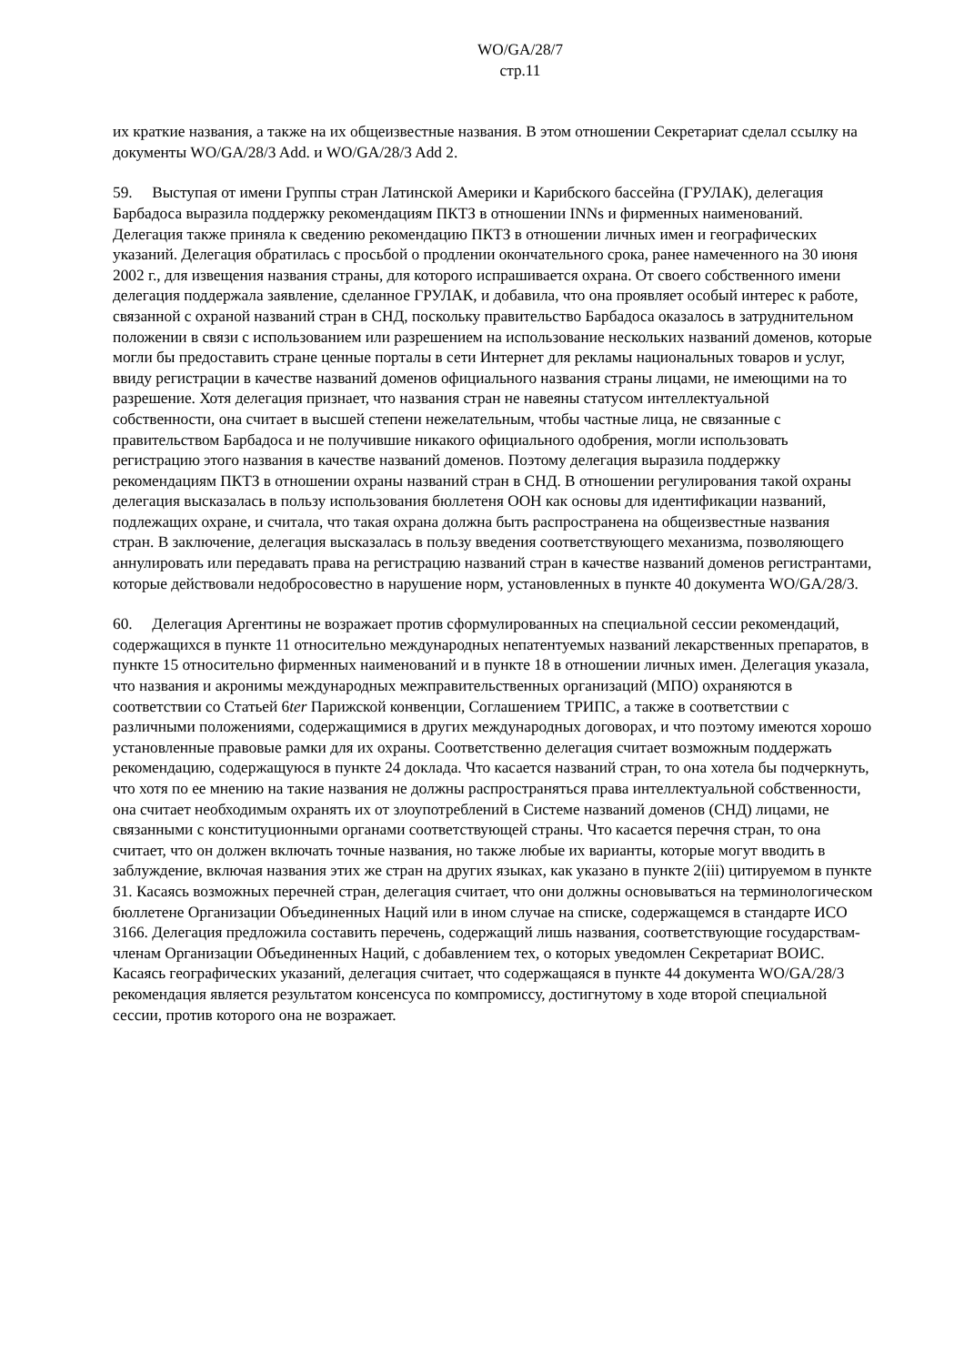WO/GA/28/7
стр.11
их краткие названия, а также на их общеизвестные названия. В этом отношении Секретариат сделал ссылку на документы WO/GA/28/3 Add. и WO/GA/28/3 Add 2.
59. Выступая от имени Группы стран Латинской Америки и Карибского бассейна (ГРУЛАК), делегация Барбадоса выразила поддержку рекомендациям ПКТЗ в отношении INNs и фирменных наименований. Делегация также приняла к сведению рекомендацию ПКТЗ в отношении личных имен и географических указаний. Делегация обратилась с просьбой о продлении окончательного срока, ранее намеченного на 30 июня 2002 г., для извещения названия страны, для которого испрашивается охрана. От своего собственного имени делегация поддержала заявление, сделанное ГРУЛАК, и добавила, что она проявляет особый интерес к работе, связанной с охраной названий стран в СНД, поскольку правительство Барбадоса оказалось в затруднительном положении в связи с использованием или разрешением на использование нескольких названий доменов, которые могли бы предоставить стране ценные порталы в сети Интернет для рекламы национальных товаров и услуг, ввиду регистрации в качестве названий доменов официального названия страны лицами, не имеющими на то разрешение. Хотя делегация признает, что названия стран не навеяны статусом интеллектуальной собственности, она считает в высшей степени нежелательным, чтобы частные лица, не связанные с правительством Барбадоса и не получившие никакого официального одобрения, могли использовать регистрацию этого названия в качестве названий доменов. Поэтому делегация выразила поддержку рекомендациям ПКТЗ в отношении охраны названий стран в СНД. В отношении регулирования такой охраны делегация высказалась в пользу использования бюллетеня ООН как основы для идентификации названий, подлежащих охране, и считала, что такая охрана должна быть распространена на общеизвестные названия стран. В заключение, делегация высказалась в пользу введения соответствующего механизма, позволяющего аннулировать или передавать права на регистрацию названий стран в качестве названий доменов регистрантами, которые действовали недобросовестно в нарушение норм, установленных в пункте 40 документа WO/GA/28/3.
60. Делегация Аргентины не возражает против сформулированных на специальной сессии рекомендаций, содержащихся в пункте 11 относительно международных непатентуемых названий лекарственных препаратов, в пункте 15 относительно фирменных наименований и в пункте 18 в отношении личных имен. Делегация указала, что названия и акронимы международных межправительственных организаций (МПО) охраняются в соответствии со Статьей 6ter Парижской конвенции, Соглашением ТРИПС, а также в соответствии с различными положениями, содержащимися в других международных договорах, и что поэтому имеются хорошо установленные правовые рамки для их охраны. Соответственно делегация считает возможным поддержать рекомендацию, содержащуюся в пункте 24 доклада. Что касается названий стран, то она хотела бы подчеркнуть, что хотя по ее мнению на такие названия не должны распространяться права интеллектуальной собственности, она считает необходимым охранять их от злоупотреблений в Системе названий доменов (СНД) лицами, не связанными с конституционными органами соответствующей страны. Что касается перечня стран, то она считает, что он должен включать точные названия, но также любые их варианты, которые могут вводить в заблуждение, включая названия этих же стран на других языках, как указано в пункте 2(iii) цитируемом в пункте 31. Касаясь возможных перечней стран, делегация считает, что они должны основываться на терминологическом бюллетене Организации Объединенных Наций или в ином случае на списке, содержащемся в стандарте ИСО 3166. Делегация предложила составить перечень, содержащий лишь названия, соответствующие государствам-членам Организации Объединенных Наций, с добавлением тех, о которых уведомлен Секретариат ВОИС. Касаясь географических указаний, делегация считает, что содержащаяся в пункте 44 документа WO/GA/28/3 рекомендация является результатом консенсуса по компромиссу, достигнутому в ходе второй специальной сессии, против которого она не возражает.